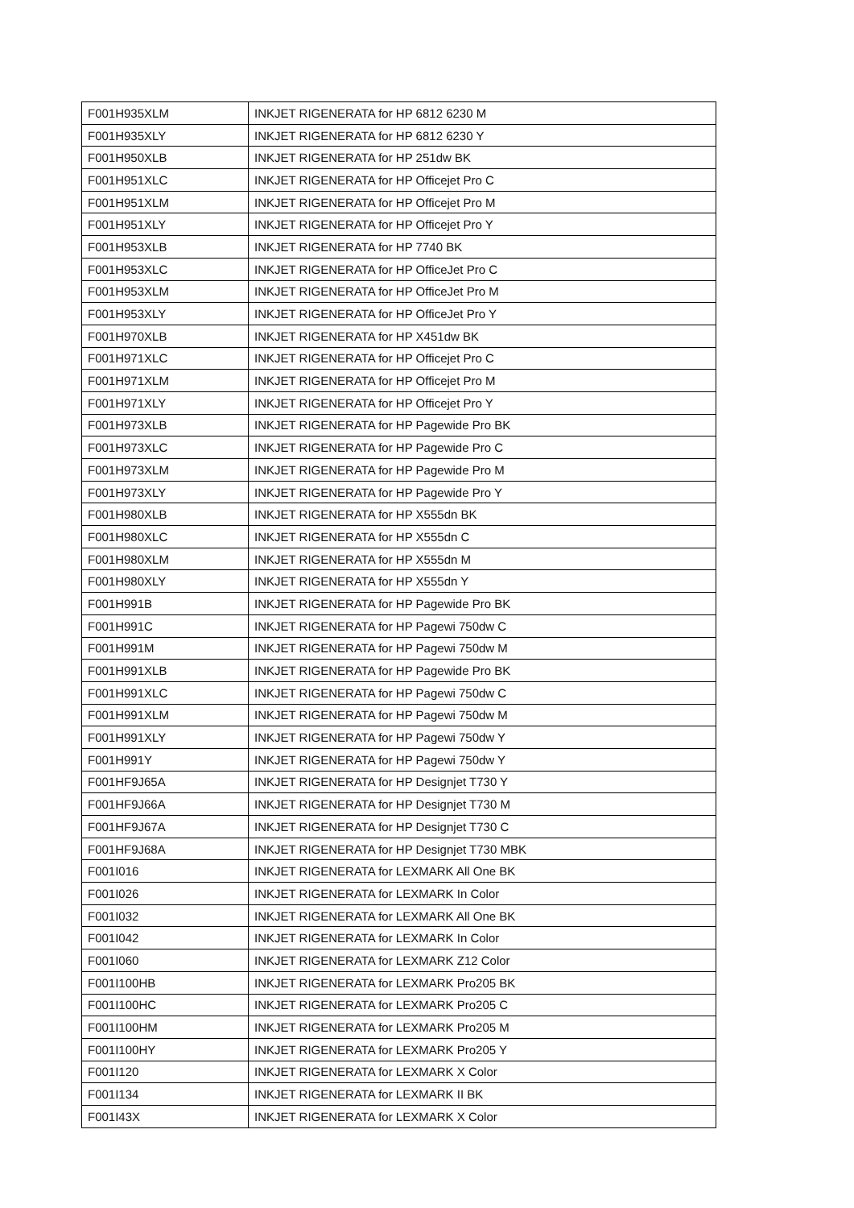| F001H935XLM | INKJET RIGENERATA for HP 6812 6230 M |
| F001H935XLY | INKJET RIGENERATA for HP 6812 6230 Y |
| F001H950XLB | INKJET RIGENERATA for HP 251dw BK |
| F001H951XLC | INKJET RIGENERATA for HP Officejet Pro C |
| F001H951XLM | INKJET RIGENERATA for HP Officejet Pro M |
| F001H951XLY | INKJET RIGENERATA for HP Officejet Pro Y |
| F001H953XLB | INKJET RIGENERATA for HP 7740 BK |
| F001H953XLC | INKJET RIGENERATA for HP OfficeJet Pro C |
| F001H953XLM | INKJET RIGENERATA for HP OfficeJet Pro M |
| F001H953XLY | INKJET RIGENERATA for HP OfficeJet Pro Y |
| F001H970XLB | INKJET RIGENERATA for HP X451dw BK |
| F001H971XLC | INKJET RIGENERATA for HP Officejet Pro C |
| F001H971XLM | INKJET RIGENERATA for HP Officejet Pro M |
| F001H971XLY | INKJET RIGENERATA for HP Officejet Pro Y |
| F001H973XLB | INKJET RIGENERATA for HP Pagewide Pro BK |
| F001H973XLC | INKJET RIGENERATA for HP Pagewide Pro C |
| F001H973XLM | INKJET RIGENERATA for HP Pagewide Pro M |
| F001H973XLY | INKJET RIGENERATA for HP Pagewide Pro Y |
| F001H980XLB | INKJET RIGENERATA for HP X555dn BK |
| F001H980XLC | INKJET RIGENERATA for HP X555dn C |
| F001H980XLM | INKJET RIGENERATA for HP X555dn M |
| F001H980XLY | INKJET RIGENERATA for HP X555dn Y |
| F001H991B | INKJET RIGENERATA for HP Pagewide Pro BK |
| F001H991C | INKJET RIGENERATA for HP Pagewi 750dw C |
| F001H991M | INKJET RIGENERATA for HP Pagewi 750dw M |
| F001H991XLB | INKJET RIGENERATA for HP Pagewide Pro BK |
| F001H991XLC | INKJET RIGENERATA for HP Pagewi 750dw C |
| F001H991XLM | INKJET RIGENERATA for HP Pagewi 750dw M |
| F001H991XLY | INKJET RIGENERATA for HP Pagewi 750dw Y |
| F001H991Y | INKJET RIGENERATA for HP Pagewi 750dw Y |
| F001HF9J65A | INKJET RIGENERATA for HP Designjet T730 Y |
| F001HF9J66A | INKJET RIGENERATA for HP Designjet T730 M |
| F001HF9J67A | INKJET RIGENERATA for HP Designjet T730 C |
| F001HF9J68A | INKJET RIGENERATA for HP Designjet T730 MBK |
| F001I016 | INKJET RIGENERATA for LEXMARK All One BK |
| F001I026 | INKJET RIGENERATA for LEXMARK In Color |
| F001I032 | INKJET RIGENERATA for LEXMARK All One BK |
| F001I042 | INKJET RIGENERATA for LEXMARK In Color |
| F001I060 | INKJET RIGENERATA for LEXMARK Z12 Color |
| F001I100HB | INKJET RIGENERATA for LEXMARK Pro205 BK |
| F001I100HC | INKJET RIGENERATA for LEXMARK Pro205 C |
| F001I100HM | INKJET RIGENERATA for LEXMARK Pro205 M |
| F001I100HY | INKJET RIGENERATA for LEXMARK Pro205 Y |
| F001I120 | INKJET RIGENERATA for LEXMARK X Color |
| F001I134 | INKJET RIGENERATA for LEXMARK II BK |
| F001I43X | INKJET RIGENERATA for LEXMARK X Color |